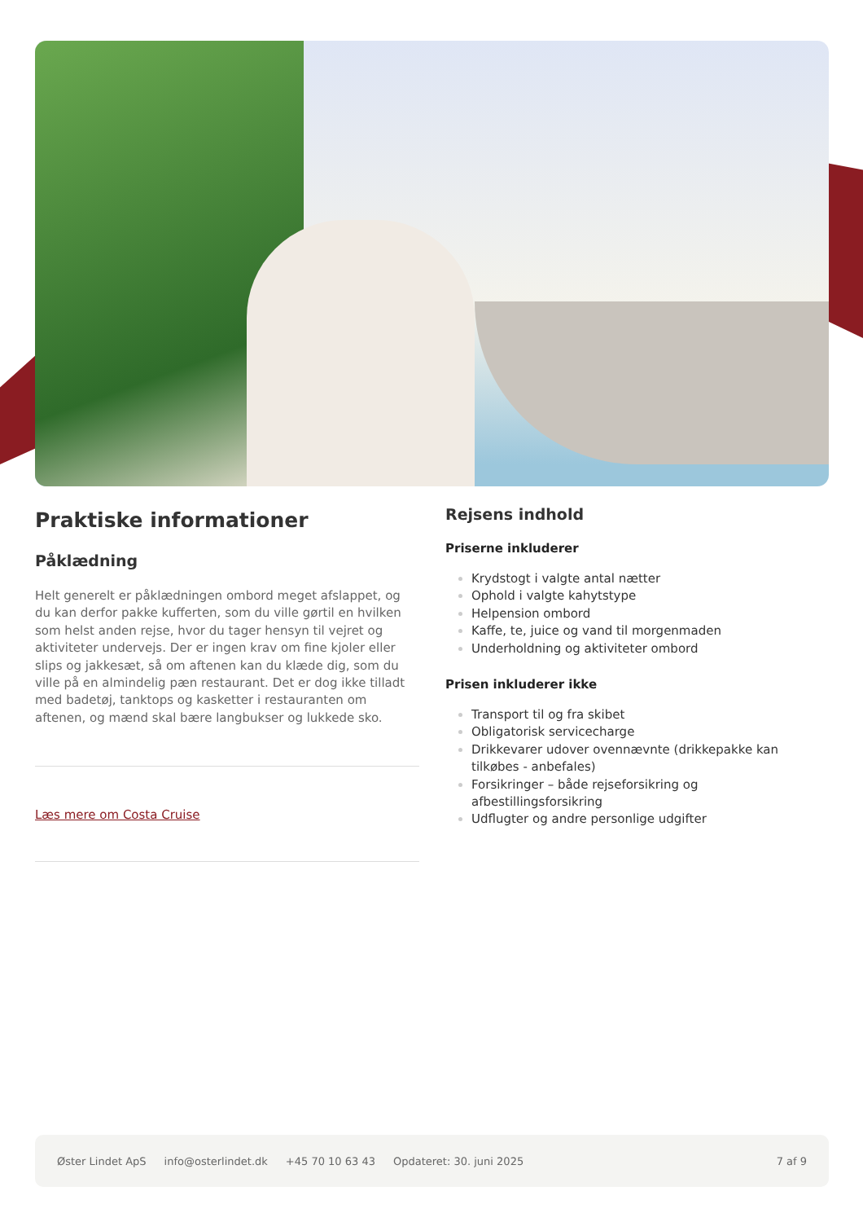Praktiske informationer
Påklædning
Helt generelt er påklædningen ombord meget afslappet, og du kan derfor pakke kufferten, som du ville gørtil en hvilken som helst anden rejse, hvor du tager hensyn til vejret og aktiviteter undervejs. Der er ingen krav om fine kjoler eller slips og jakkesæt, så om aftenen kan du klæde dig, som du ville på en almindelig pæn restaurant. Det er dog ikke tilladt med badetøj, tanktops og kasketter i restauranten om aftenen, og mænd skal bære langbukser og lukkede sko.
Læs mere om Costa Cruise
Rejsens indhold
Priserne inkluderer
Krydstogt i valgte antal nætter
Ophold i valgte kahytstype
Helpension ombord
Kaffe, te, juice og vand til morgenmaden
Underholdning og aktiviteter ombord
Prisen inkluderer ikke
Transport til og fra skibet
Obligatorisk servicecharge
Drikkevarer udover ovennævnte (drikkepakke kan tilkøbes - anbefales)
Forsikringer – både rejseforsikring og afbestillingsforsikring
Udflugter og andre personlige udgifter
Øster Lindet ApS info@osterlindet.dk +45 70 10 63 43 Opdateret: 30. juni 2025 7 af 9